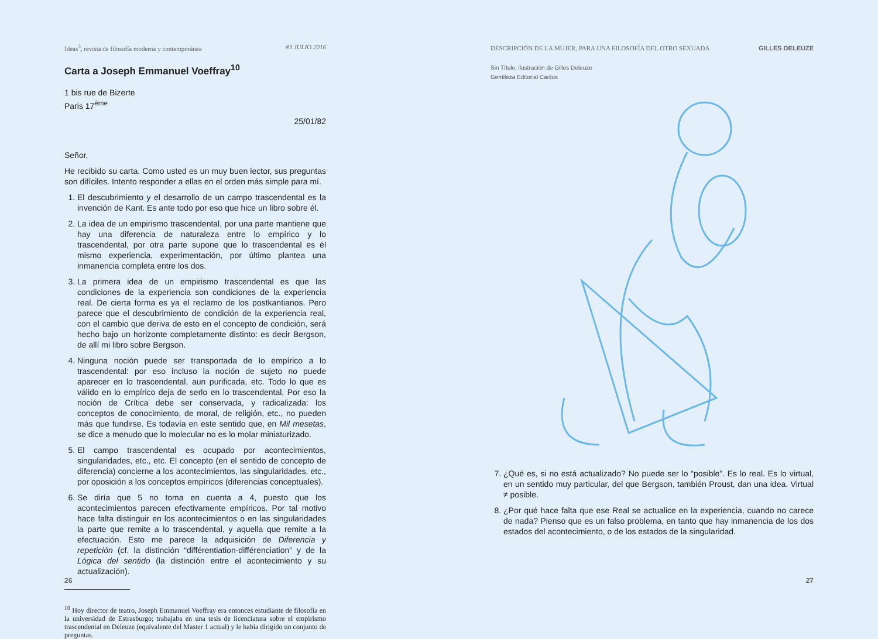Ideas<sup>3</sup>, revista de filosofía moderna y contemporánea #3 JULIO 2016
Carta a Joseph Emmanuel Voeffray<sup>10</sup>
1 bis rue de Bizerte
Paris 17<sup>ème</sup>
25/01/82
Señor,
He recibido su carta. Como usted es un muy buen lector, sus preguntas son difíciles. Intento responder a ellas en el orden más simple para mí.
1. El descubrimiento y el desarrollo de un campo trascendental es la invención de Kant. Es ante todo por eso que hice un libro sobre él.
2. La idea de un empirismo trascendental, por una parte mantiene que hay una diferencia de naturaleza entre lo empírico y lo trascendental, por otra parte supone que lo trascendental es él mismo experiencia, experimentación, por último plantea una inmanencia completa entre los dos.
3. La primera idea de un empirismo trascendental es que las condiciones de la experiencia son condiciones de la experiencia real. De cierta forma es ya el reclamo de los postkantianos. Pero parece que el descubrimiento de condición de la experiencia real, con el cambio que deriva de esto en el concepto de condición, será hecho bajo un horizonte completamente distinto: es decir Bergson, de allí mi libro sobre Bergson.
4. Ninguna noción puede ser transportada de lo empírico a lo trascendental: por eso incluso la noción de sujeto no puede aparecer en lo trascendental, aun purificada, etc. Todo lo que es válido en lo empírico deja de serlo en lo trascendental. Por eso la noción de Crítica debe ser conservada, y radicalizada: los conceptos de conocimiento, de moral, de religión, etc., no pueden más que fundirse. Es todavía en este sentido que, en Mil mesetas, se dice a menudo que lo molecular no es lo molar miniaturizado.
5. El campo trascendental es ocupado por acontecimientos, singularidades, etc., etc. El concepto (en el sentido de concepto de diferencia) concierne a los acontecimientos, las singularidades, etc., por oposición a los conceptos empíricos (diferencias conceptuales).
6. Se diría que 5 no toma en cuenta a 4, puesto que los acontecimientos parecen efectivamente empíricos. Por tal motivo hace falta distinguir en los acontecimientos o en las singularidades la parte que remite a lo trascendental, y aquella que remite a la efectuación. Esto me parece la adquisición de Diferencia y repetición (cf. la distinción “différentiation-différenciation” y de la Lógica del sentido (la distinción entre el acontecimiento y su actualización).
<sup>10</sup> Hoy director de teatro, Joseph Emmanuel Voeffray era entonces estudiante de filosofía en la universidad de Estrasburgo; trabajaba en una tesis de licenciatura sobre el empirismo trascendental en Deleuze (equivalente del Master 1 actual) y le había dirigido un conjunto de preguntas.
26
DESCRIPCIÓN DE LA MUJER, PARA UNA FILOSOFÍA DEL OTRO SEXUADA GILLES DELEUZE
Sin Título, ilustración de Gilles Deleuze
Gentileza Editorial Cactus
7. ¿Qué es, si no está actualizado? No puede ser lo “posible”. Es lo real. Es lo virtual, en un sentido muy particular, del que Bergson, también Proust, dan una idea. Virtual ≠ posible.
8. ¿Por qué hace falta que ese Real se actualice en la experiencia, cuando no carece de nada? Pienso que es un falso problema, en tanto que hay inmanencia de los dos estados del acontecimiento, o de los estados de la singularidad.
27